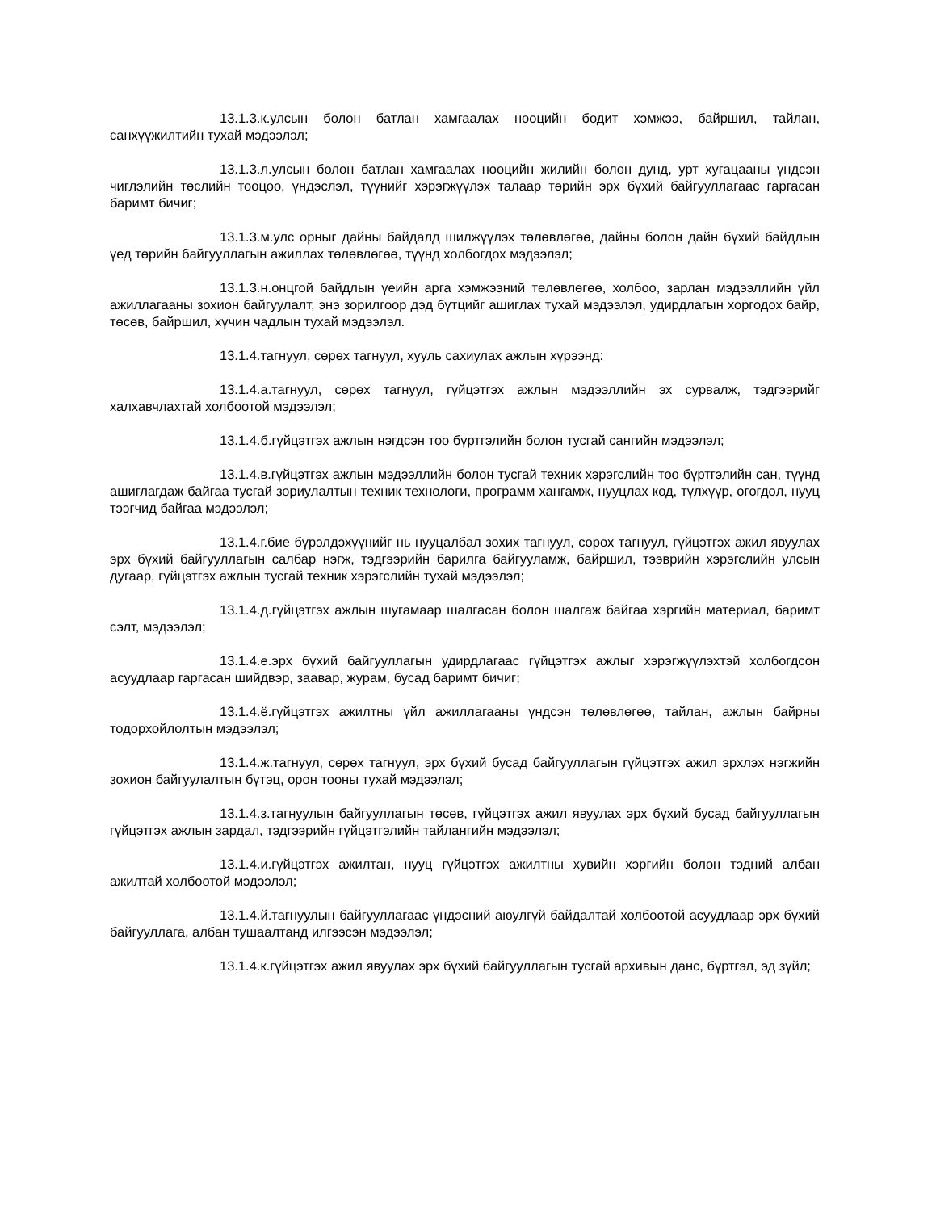13.1.3.к.улсын болон батлан хамгаалах нөөцийн бодит хэмжээ, байршил, тайлан, санхүүжилтийн тухай мэдээлэл;
13.1.3.л.улсын болон батлан хамгаалах нөөцийн жилийн болон дунд, урт хугацааны үндсэн чиглэлийн төслийн тооцоо, үндэслэл, түүнийг хэрэгжүүлэх талаар төрийн эрх бүхий байгууллагаас гаргасан баримт бичиг;
13.1.3.м.улс орныг дайны байдалд шилжүүлэх төлөвлөгөө, дайны болон дайн бүхий байдлын үед төрийн байгууллагын ажиллах төлөвлөгөө, түүнд холбогдох мэдээлэл;
13.1.3.н.онцгой байдлын үеийн арга хэмжээний төлөвлөгөө, холбоо, зарлан мэдээллийн үйл ажиллагааны зохион байгуулалт, энэ зорилгоор дэд бүтцийг ашиглах тухай мэдээлэл, удирдлагын хоргодох байр, төсөв, байршил, хүчин чадлын тухай мэдээлэл.
13.1.4.тагнуул, сөрөх тагнуул, хууль сахиулах ажлын хүрээнд:
13.1.4.а.тагнуул, сөрөх тагнуул, гүйцэтгэх ажлын мэдээллийн эх сурвалж, тэдгээрийг халхавчлахтай холбоотой мэдээлэл;
13.1.4.б.гүйцэтгэх ажлын нэгдсэн тоо бүртгэлийн болон тусгай сангийн мэдээлэл;
13.1.4.в.гүйцэтгэх ажлын мэдээллийн болон тусгай техник хэрэгслийн тоо бүртгэлийн сан, түүнд ашиглагдаж байгаа тусгай зориулалтын техник технологи, программ хангамж, нууцлах код, түлхүүр, өгөгдөл, нууц тээгчид байгаа мэдээлэл;
13.1.4.г.бие бүрэлдэхүүнийг нь нууцалбал зохих тагнуул, сөрөх тагнуул, гүйцэтгэх ажил явуулах эрх бүхий байгууллагын салбар нэгж, тэдгээрийн барилга байгууламж, байршил, тээврийн хэрэгслийн улсын дугаар, гүйцэтгэх ажлын тусгай техник хэрэгслийн тухай мэдээлэл;
13.1.4.д.гүйцэтгэх ажлын шугамаар шалгасан болон шалгаж байгаа хэргийн материал, баримт сэлт, мэдээлэл;
13.1.4.е.эрх бүхий байгууллагын удирдлагаас гүйцэтгэх ажлыг хэрэгжүүлэхтэй холбогдсон асуудлаар гаргасан шийдвэр, заавар, журам, бусад баримт бичиг;
13.1.4.ё.гүйцэтгэх ажилтны үйл ажиллагааны үндсэн төлөвлөгөө, тайлан, ажлын байрны тодорхойлолтын мэдээлэл;
13.1.4.ж.тагнуул, сөрөх тагнуул, эрх бүхий бусад байгууллагын гүйцэтгэх ажил эрхлэх нэгжийн зохион байгуулалтын бүтэц, орон тооны тухай мэдээлэл;
13.1.4.з.тагнуулын байгууллагын төсөв, гүйцэтгэх ажил явуулах эрх бүхий бусад байгууллагын гүйцэтгэх ажлын зардал, тэдгээрийн гүйцэтгэлийн тайлангийн мэдээлэл;
13.1.4.и.гүйцэтгэх ажилтан, нууц гүйцэтгэх ажилтны хувийн хэргийн болон тэдний албан ажилтай холбоотой мэдээлэл;
13.1.4.й.тагнуулын байгууллагаас үндэсний аюулгүй байдалтай холбоотой асуудлаар эрх бүхий байгууллага, албан тушаалтанд илгээсэн мэдээлэл;
13.1.4.к.гүйцэтгэх ажил явуулах эрх бүхий байгууллагын тусгай архивын данс, бүртгэл, эд зүйл;